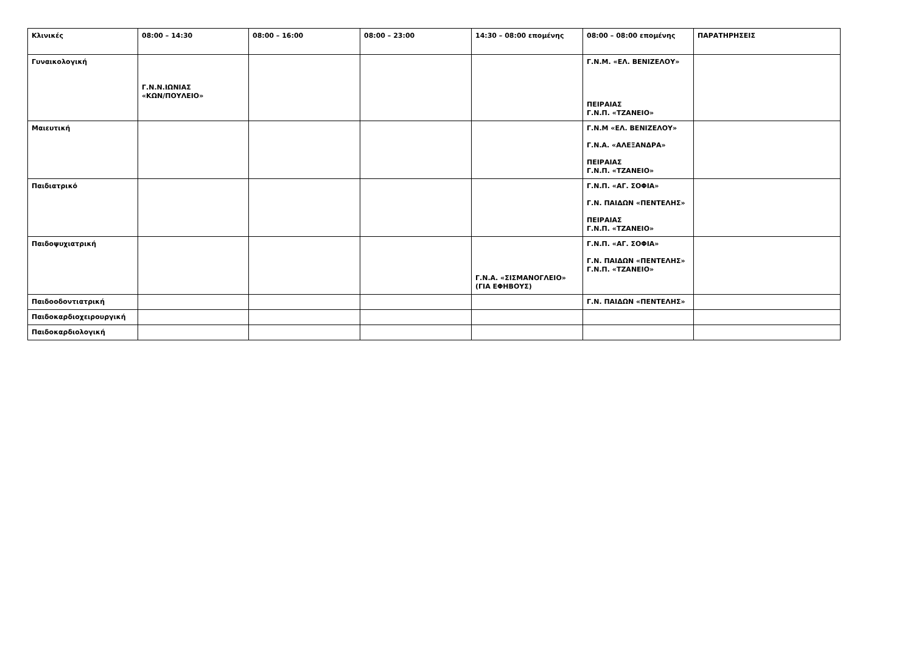| Κλινικές | 08:00 – 14:30 | 08:00 – 16:00 | 08:00 – 23:00 | 14:30 – 08:00 επομένης | 08:00 – 08:00 επομένης | ΠΑΡΑΤΗΡΗΣΕΙΣ |
| --- | --- | --- | --- | --- | --- | --- |
| Γυναικολογική | Γ.Ν.Ν.ΙΩΝΙΑΣ «ΚΩΝ/ΠΟΥΛΕΙΟ» | | | | Γ.Ν.Μ. «ΕΛ. ΒΕΝΙΖΕΛΟΥ» ΠΕΙΡΑΙΑΣ Γ.Ν.Π. «ΤΖΑΝΕΙΟ» | |
| Μαιευτική | | | | | Γ.Ν.Μ «ΕΛ. ΒΕΝΙΖΕΛΟΥ» Γ.Ν.Α. «ΑΛΕΞΑΝΔΡΑ» ΠΕΙΡΑΙΑΣ Γ.Ν.Π. «ΤΖΑΝΕΙΟ» | |
| Παιδιατρικό | | | | | Γ.Ν.Π. «ΑΓ. ΣΟΦΙΑ» Γ.Ν. ΠΑΙΔΩΝ «ΠΕΝΤΕΛΗΣ» ΠΕΙΡΑΙΑΣ Γ.Ν.Π. «ΤΖΑΝΕΙΟ» | |
| Παιδοψυχιατρική | | | | Γ.Ν.Α. «ΣΙΣΜΑΝΟΓΛΕΙΟ» (ΓΙΑ ΕΦΗΒΟΥΣ) | Γ.Ν.Π. «ΑΓ. ΣΟΦΙΑ» Γ.Ν. ΠΑΙΔΩΝ «ΠΕΝΤΕΛΗΣ» Γ.Ν.Π. «ΤΖΑΝΕΙΟ» | |
| Παιδοοδοντιατρική | | | | | Γ.Ν. ΠΑΙΔΩΝ «ΠΕΝΤΕΛΗΣ» | |
| Παιδοκαρδιοχειρουργική | | | | | | |
| Παιδοκαρδιολογική | | | | | | |